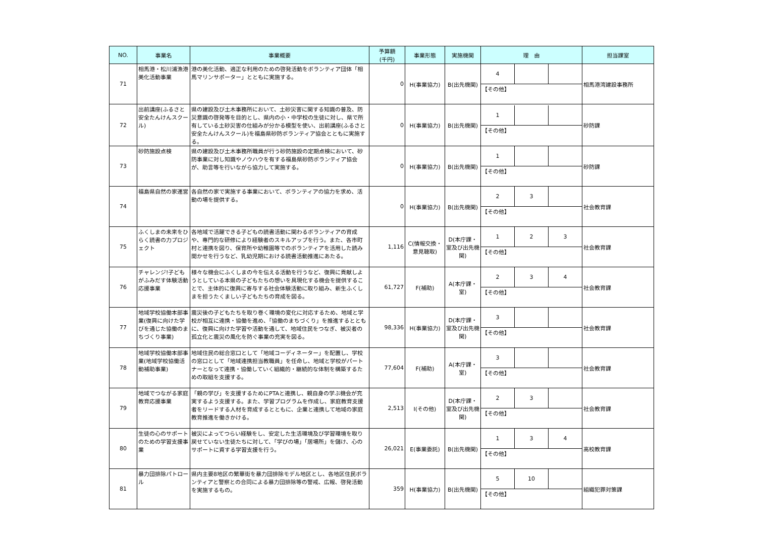| NO. | 事業名 | 事業概要 | 予算額 (千円) | 事業形態 | 実施機関 | 理 由 | 担当課室 |
| --- | --- | --- | --- | --- | --- | --- | --- |
| 71 | 相馬港・松川浦漁港美化活動事業 | 港の美化活動、適正な利用のための啓発活動をボランティア団体「相馬マリンサポーター」とともに実施する。 | 0 | H(事業協力) | B(出先機関) | / 4 / / / / 【その他】 / / / | 相馬港湾建設事務所 |
| 72 | 出前講座(ふるさと安全たんけんスクール) | 県の建設及び土木事務所において、土砂災害に関する知識の普及、防災意識の啓発等を目的とし、県内の小・中学校の生徒に対し、県で所有している土砂災害の仕組みが分かる模型を使い、出前講座(ふるさと安全たんけんスクール)を福島県砂防ボランティア協会とともに実施する。 | 0 | H(事業協力) | B(出先機関) | / 1 / / / / 【その他】 / / / | 砂防課 |
| 73 | 砂防施設点検 | 県の建設及び土木事務所職員が行う砂防施設の定期点検において、砂防事業に対し知識やノウハウを有する福島県砂防ボランティア協会が、助言等を行いながら協力して実施する。 | 0 | H(事業協力) | B(出先機関) | / 1 / / / / 【その他】 / / / | 砂防課 |
| 74 | 福島県自然の家運営 | 各自然の家で実施する事業において、ボランティアの協力を求め、活動の場を提供する。 | 0 | H(事業協力) | B(出先機関) | / 2 / 3 / / / 【その他】 / / / | 社会教育課 |
| 75 | ふくしまの未来をひらく読書の力プロジェクト | 各地域で活躍できる子どもの読書活動に関わるボランティアの育成や、専門的な研修により経験者のスキルアップを行う。また、各市町村と連携を図り、保育所や幼稚園等でのボランティアを活用した読み聞かせを行うなど、乳幼児期における読書活動推進にあたる。 | 1,116 | C(情報交換・意見聴取) | D(本庁課・室及び出先機関) | / 1 / 2 / 3 / / 【その他】 / / / | 社会教育課 |
| 76 | チャレンジ!子どもがふみだす体験活動応援事業 | 様々な機会にふくしまの今を伝える活動を行うなど、復興に貢献しようとしている本県の子どもたちの想いを具現化する機会を提供することで、主体的に復興に寄与する社会体験活動に取り組み、新生ふくしまを担うたくましい子どもたちの育成を図る。 | 61,727 | F(補助) | A(本庁課・室) | / 2 / 3 / 4 / / 【その他】 / / / | 社会教育課 |
| 77 | 地域学校協働本部事業(復興に向けた学びを通じた協働のまちづくり事業) | 震災後の子どもたちを取り巻く環境の変化に対応するため、地域と学校が相互に連携・協働を進め、「協働のまちづくり」を推進するとともに、復興に向けた学習や活動を通して、地域住民をつなぎ、被災者の孤立化と震災の風化を防ぐ事業の充実を図る。 | 98,336 | H(事業協力) | D(本庁課・室及び出先機関) | / 3 / / / / 【その他】 / / / | 社会教育課 |
| 78 | 地域学校協働本部事業(地域学校協働活動補助事業) | 地域住民の総合窓口として「地域コーディネーター」を配置し、学校の窓口として「地域連携担当教職員」を任命し、地域と学校がパートナーとなって連携・協働していく組織的・継続的な体制を構築するための取組を支援する。 | 77,604 | F(補助) | A(本庁課・室) | / 3 / / / / 【その他】 / / / | 社会教育課 |
| 79 | 地域でつながる家庭教育応援事業 | 「親の学び」を支援するためにPTAと連携し、親自身の学ぶ機会が充実するよう支援する。また、学習プログラムを作成し、家庭教育支援者をリードする人材を育成するとともに、企業と連携して地域の家庭教育推進を働きかける。 | 2,513 | I(その他) | D(本庁課・室及び出先機関) | / 2 / 3 / / / 【その他】 / / / | 社会教育課 |
| 80 | 生徒の心のサポートのための学習支援事業 | 被災によってつらい経験をし、安定した生活環境及び学習環境を取り戻せていない生徒たちに対して、「学びの場」「居場所」を儲け、心のサポートに資する学習支援を行う。 | 26,021 | E(事業委託) | B(出先機関) | / 1 / 3 / 4 / / 【その他】 / / / | 高校教育課 |
| 81 | 暴力団排除パトロール | 県内主要8地区の繁華街を暴力団排除モデル地区とし、各地区住民ボランティアと警察との合同による暴力団排除等の警戒、広報、啓発活動を実施するもの。 | 359 | H(事業協力) | B(出先機関) | / 5 / 10 / / / 【その他】 / / / | 組織犯罪対策課 |